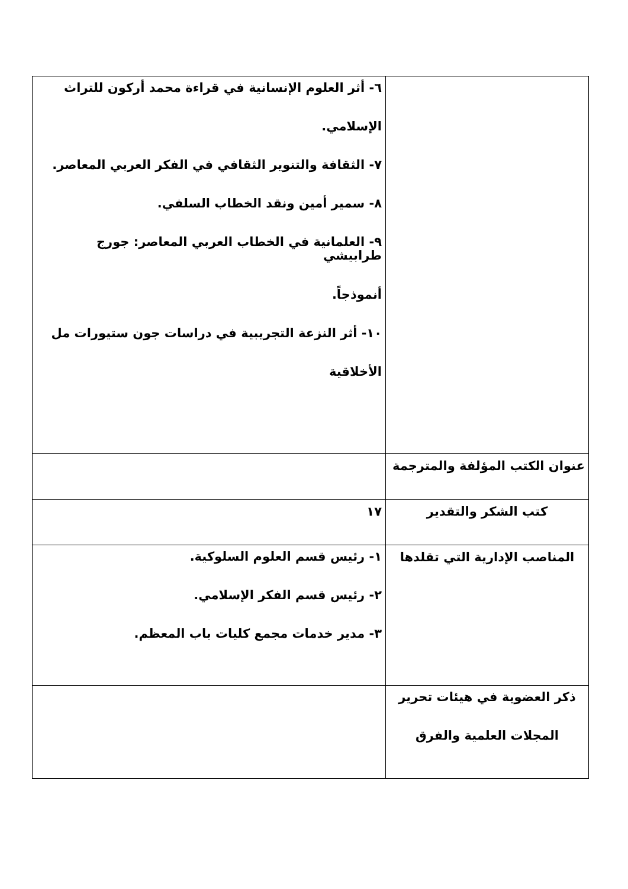| | ٦- أثر العلوم الإنسانية في قراءة محمد أركون للتراث الإسلامي. ٧- الثقافة والتنوير الثقافي في الفكر العربي المعاصر. ٨- سمير أمين ونقد الخطاب السلفي. ٩- العلمانية في الخطاب العربي المعاصر: جورج طرابيشي أنموذجاً. ١٠- أثر النزعة التجريبية في دراسات جون ستيورات مل الأخلاقية |
| عنوان الكتب المؤلفة والمترجمة | |
| كتب الشكر والتقدير | ١٧ |
| المناصب الإدارية التي تقلدها | ١- رئيس قسم العلوم السلوكية. ٢- رئيس قسم الفكر الإسلامي. ٣- مدير خدمات مجمع كليات باب المعظم. |
| ذكر العضوية في هيئات تحرير المجلات العلمية والفرق | |